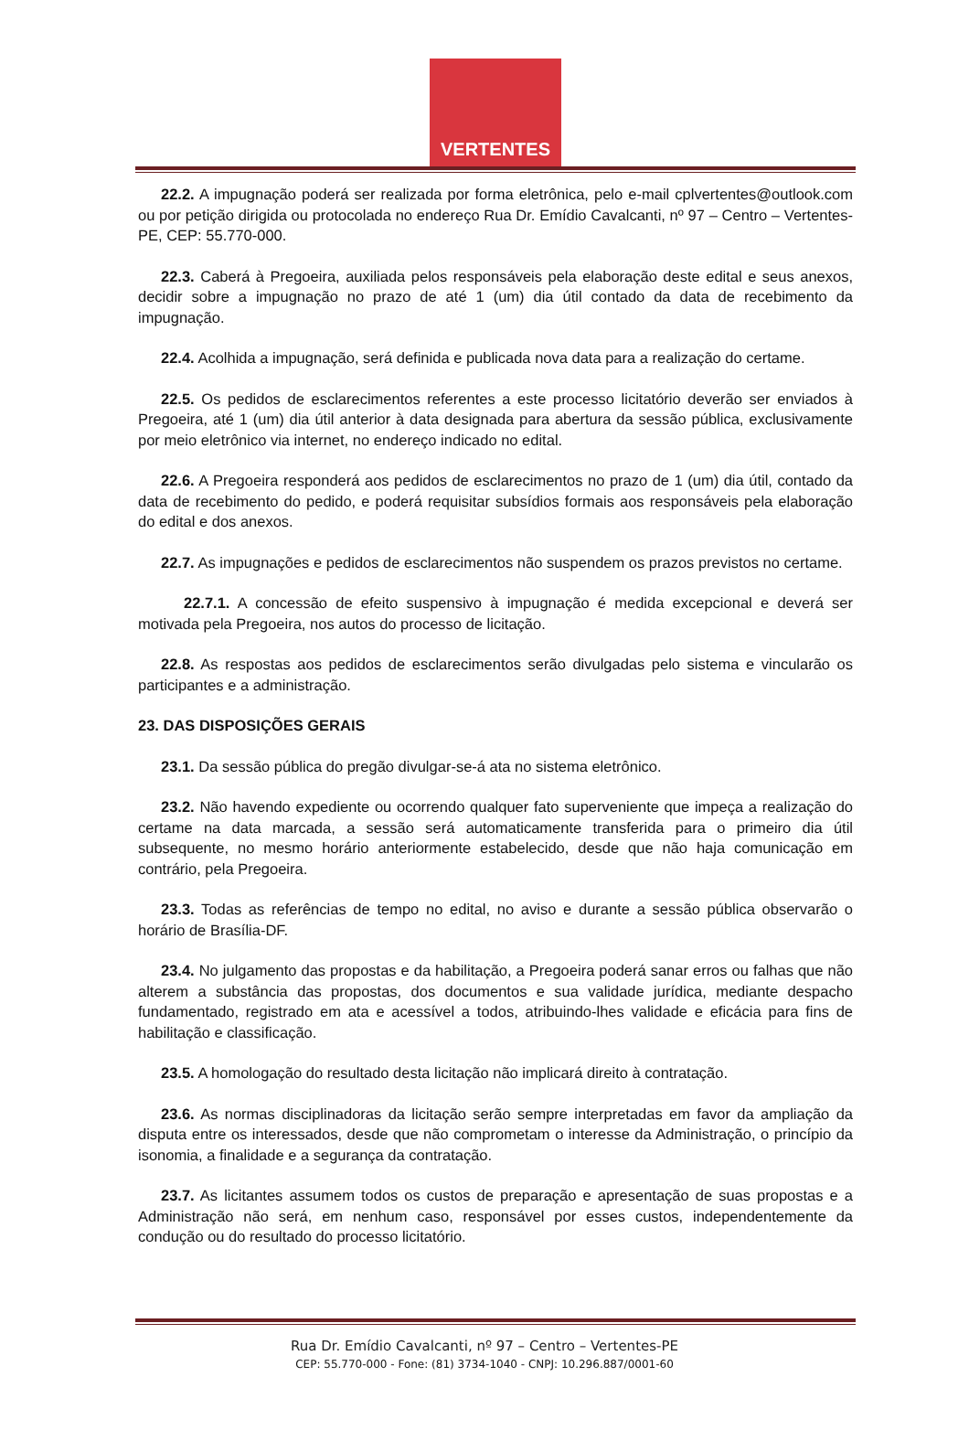VERTENTES
22.2. A impugnação poderá ser realizada por forma eletrônica, pelo e-mail cplvertentes@outlook.com ou por petição dirigida ou protocolada no endereço Rua Dr. Emídio Cavalcanti, nº 97 – Centro – Vertentes-PE, CEP: 55.770-000.
22.3. Caberá à Pregoeira, auxiliada pelos responsáveis pela elaboração deste edital e seus anexos, decidir sobre a impugnação no prazo de até 1 (um) dia útil contado da data de recebimento da impugnação.
22.4. Acolhida a impugnação, será definida e publicada nova data para a realização do certame.
22.5. Os pedidos de esclarecimentos referentes a este processo licitatório deverão ser enviados à Pregoeira, até 1 (um) dia útil anterior à data designada para abertura da sessão pública, exclusivamente por meio eletrônico via internet, no endereço indicado no edital.
22.6. A Pregoeira responderá aos pedidos de esclarecimentos no prazo de 1 (um) dia útil, contado da data de recebimento do pedido, e poderá requisitar subsídios formais aos responsáveis pela elaboração do edital e dos anexos.
22.7. As impugnações e pedidos de esclarecimentos não suspendem os prazos previstos no certame.
22.7.1. A concessão de efeito suspensivo à impugnação é medida excepcional e deverá ser motivada pela Pregoeira, nos autos do processo de licitação.
22.8. As respostas aos pedidos de esclarecimentos serão divulgadas pelo sistema e vincularão os participantes e a administração.
23. DAS DISPOSIÇÕES GERAIS
23.1. Da sessão pública do pregão divulgar-se-á ata no sistema eletrônico.
23.2. Não havendo expediente ou ocorrendo qualquer fato superveniente que impeça a realização do certame na data marcada, a sessão será automaticamente transferida para o primeiro dia útil subsequente, no mesmo horário anteriormente estabelecido, desde que não haja comunicação em contrário, pela Pregoeira.
23.3. Todas as referências de tempo no edital, no aviso e durante a sessão pública observarão o horário de Brasília-DF.
23.4. No julgamento das propostas e da habilitação, a Pregoeira poderá sanar erros ou falhas que não alterem a substância das propostas, dos documentos e sua validade jurídica, mediante despacho fundamentado, registrado em ata e acessível a todos, atribuindo-lhes validade e eficácia para fins de habilitação e classificação.
23.5. A homologação do resultado desta licitação não implicará direito à contratação.
23.6. As normas disciplinadoras da licitação serão sempre interpretadas em favor da ampliação da disputa entre os interessados, desde que não comprometam o interesse da Administração, o princípio da isonomia, a finalidade e a segurança da contratação.
23.7. As licitantes assumem todos os custos de preparação e apresentação de suas propostas e a Administração não será, em nenhum caso, responsável por esses custos, independentemente da condução ou do resultado do processo licitatório.
Rua Dr. Emídio Cavalcanti, nº 97 – Centro – Vertentes-PE
CEP: 55.770-000 - Fone: (81) 3734-1040 - CNPJ: 10.296.887/0001-60